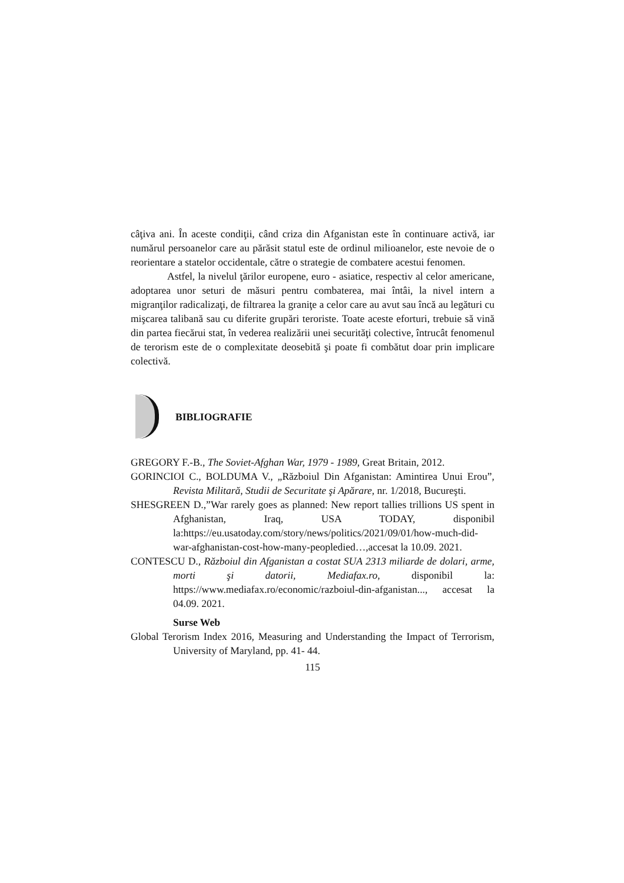câţiva ani. În aceste condiţii, când criza din Afganistan este în continuare activă, iar numărul persoanelor care au părăsit statul este de ordinul milioanelor, este nevoie de o reorientare a statelor occidentale, către o strategie de combatere acestui fenomen.
Astfel, la nivelul ţărilor europene, euro - asiatice, respectiv al celor americane, adoptarea unor seturi de măsuri pentru combaterea, mai întâi, la nivel intern a migranţilor radicalizaţi, de filtrarea la graniţe a celor care au avut sau încă au legături cu mişcarea talibană sau cu diferite grupări teroriste. Toate aceste eforturi, trebuie să vină din partea fiecărui stat, în vederea realizării unei securităţi colective, întrucât fenomenul de terorism este de o complexitate deosebită şi poate fi combătut doar prin implicare colectivă.
BIBLIOGRAFIE
GREGORY F.-B., The Soviet-Afghan War, 1979 - 1989, Great Britain, 2012.
GORINCIOI C., BOLDUMA V., „Războiul Din Afganistan: Amintirea Unui Erou”, Revista Militară, Studii de Securitate şi Apărare, nr. 1/2018, Bucureşti.
SHESGREEN D.,”War rarely goes as planned: New report tallies trillions US spent in Afghanistan, Iraq, USA TODAY, disponibil la:https://eu.usatoday.com/story/news/politics/2021/09/01/how-much-did-war-afghanistan-cost-how-many-peopledied…,accesat la 10.09. 2021.
CONTESCU D., Războiul din Afganistan a costat SUA 2313 miliarde de dolari, arme, morti şi datorii, Mediafax.ro, disponibil la: https://www.mediafax.ro/economic/razboiul-din-afganistan..., accesat la 04.09. 2021.
Surse Web
Global Terorism Index 2016, Measuring and Understanding the Impact of Terrorism, University of Maryland, pp. 41- 44.
115